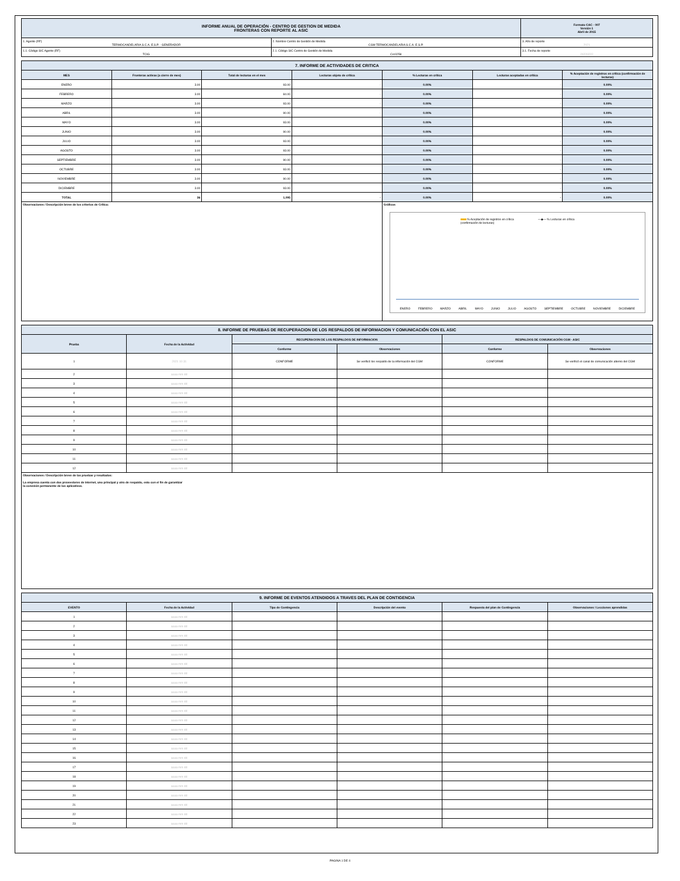| INFORME ANUAL DE OPERACIÓN - CENTRO DE GESTION DE MEDIDA FRONTERAS CON REPORTE AL ASIC | | Formato CAC - 007 Versión 1 Abril de 2015 |
| 1. Agente (RF) TERMOCANDELARIA S.C.A. E.S.P. - GENERADOR | 2. Nombre Centro de Gestión de Medida CGM TERMOCANDELARIA S.C.A. E.S.P. | 3. Año de reporte 2021 |
| 1.1. Código SIC Agente (RF) TCIG | 2.1. Código SIC Centro de Gestión de Medida Crc0258 | 3.1. Fecha de reporte 20220222 |
| 7. INFORME DE ACTIVIDADES DE CRITICA | | | | | | |
| MES | Fronteras activas (a cierre de mes) | Total de lecturas en el mes | Lecturas objeto de crítica | % Lecturas en crítica | Lecturas aceptadas en crítica | % Aceptación de registros en crítica (confirmación de lecturas) |
| ENERO | 3.00 | 93.00 | - | 0.00% | - | 0.00% |
| FEBRERO | 3.00 | 84.00 | - | 0.00% | - | 0.00% |
| MARZO | 3.00 | 93.00 | - | 0.00% | - | 0.00% |
| ABRIL | 3.00 | 90.00 | - | 0.00% | - | 0.00% |
| MAYO | 3.00 | 93.00 | | 0.00% | - | 0.00% |
| JUNIO | 3.00 | 90.00 | | 0.00% | - | 0.00% |
| JULIO | 3.00 | 93.00 | | 0.00% | - | 0.00% |
| AGOSTO | 3.00 | 93.00 | | 0.00% | - | 0.00% |
| SEPTIEMBRE | 3.00 | 90.00 | | 0.00% | - | 0.00% |
| OCTUBRE | 3.00 | 93.00 | | 0.00% | - | 0.00% |
| NOVIEMBRE | 3.00 | 90.00 | | 0.00% | - | 0.00% |
| DICIEMBRE | 3.00 | 93.00 | | 0.00% | - | 0.00% |
| TOTAL | 36 | 1,095 | - | 0.00% | - | 0.00% |
| Observaciones / Descripción breve de los criterios de Crítica: | | | | Gráficos % Aceptación de registros en crítica (confirmación de lecturas) —◆— % Lecturas en crítica ENERO FEBRERO MARZO ABRIL MAYO JUNIO JULIO AGOSTO SEPTIEMBRE OCTUBRE NOVIEMBRE DICIEMBRE | | |
| 8. INFORME DE PRUEBAS DE RECUPERACION DE LOS RESPALDOS DE INFORMACION Y COMUNICACIÓN CON EL ASIC | | | | | |
| Prueba | Fecha de la Actividad | RECUPERACION DE LOS RESPALDOS DE INFORMACION | | RESPALDOS DE COMUNICACIÓN CGM - ASIC | |
| | | Conforme | Observaciones | Conforme | Observaciones |
| 1 | 2021 10 31 | CONFORME | Se verificó los respaldo de la información del CGM | CONFORME | Se verificó el canal de comunicación alterno del CGM |
| 2 | aaaa mm dd | | | | |
| 3 | aaaa mm dd | | | | |
| 4 | aaaa mm dd | | | | |
| 5 | aaaa mm dd | | | | |
| 6 | aaaa mm dd | | | | |
| 7 | aaaa mm dd | | | | |
| 8 | aaaa mm dd | | | | |
| 9 | aaaa mm dd | | | | |
| 10 | aaaa mm dd | | | | |
| 11 | aaaa mm dd | | | | |
| 12 | aaaa mm dd | | | | |
| Observaciones / Descripción breve de las pruebas y resultados: La empresa cuenta con dos proveedores de internet, uno principal y otro de respaldo, esto con el fin de garantizar la conexión permanente de los aplicativos. | | | | | |
| 9. INFORME DE EVENTOS ATENDIDOS A TRAVES DEL PLAN DE CONTIGENCIA | | | | | |
| EVENTO | Fecha de la Actividad | Tipo de Contingencia | Descripción del evento | Respuesta del plan de Contingencia | Observaciones / Lecciones aprendidas |
| 1 | aaaa mm dd | | | | |
| 2 | aaaa mm dd | | | | |
| 3 | aaaa mm dd | | | | |
| 4 | aaaa mm dd | | | | |
| 5 | aaaa mm dd | | | | |
| 6 | aaaa mm dd | | | | |
| 7 | aaaa mm dd | | | | |
| 8 | aaaa mm dd | | | | |
| 9 | aaaa mm dd | | | | |
| 10 | aaaa mm dd | | | | |
| 11 | aaaa mm dd | | | | |
| 12 | aaaa mm dd | | | | |
| 13 | aaaa mm dd | | | | |
| 14 | aaaa mm dd | | | | |
| 15 | aaaa mm dd | | | | |
| 16 | aaaa mm dd | | | | |
| 17 | aaaa mm dd | | | | |
| 18 | aaaa mm dd | | | | |
| 19 | aaaa mm dd | | | | |
| 20 | aaaa mm dd | | | | |
| 21 | aaaa mm dd | | | | |
| 22 | aaaa mm dd | | | | |
| 23 | aaaa mm dd | | | | |
PAGINA 1 DE 4